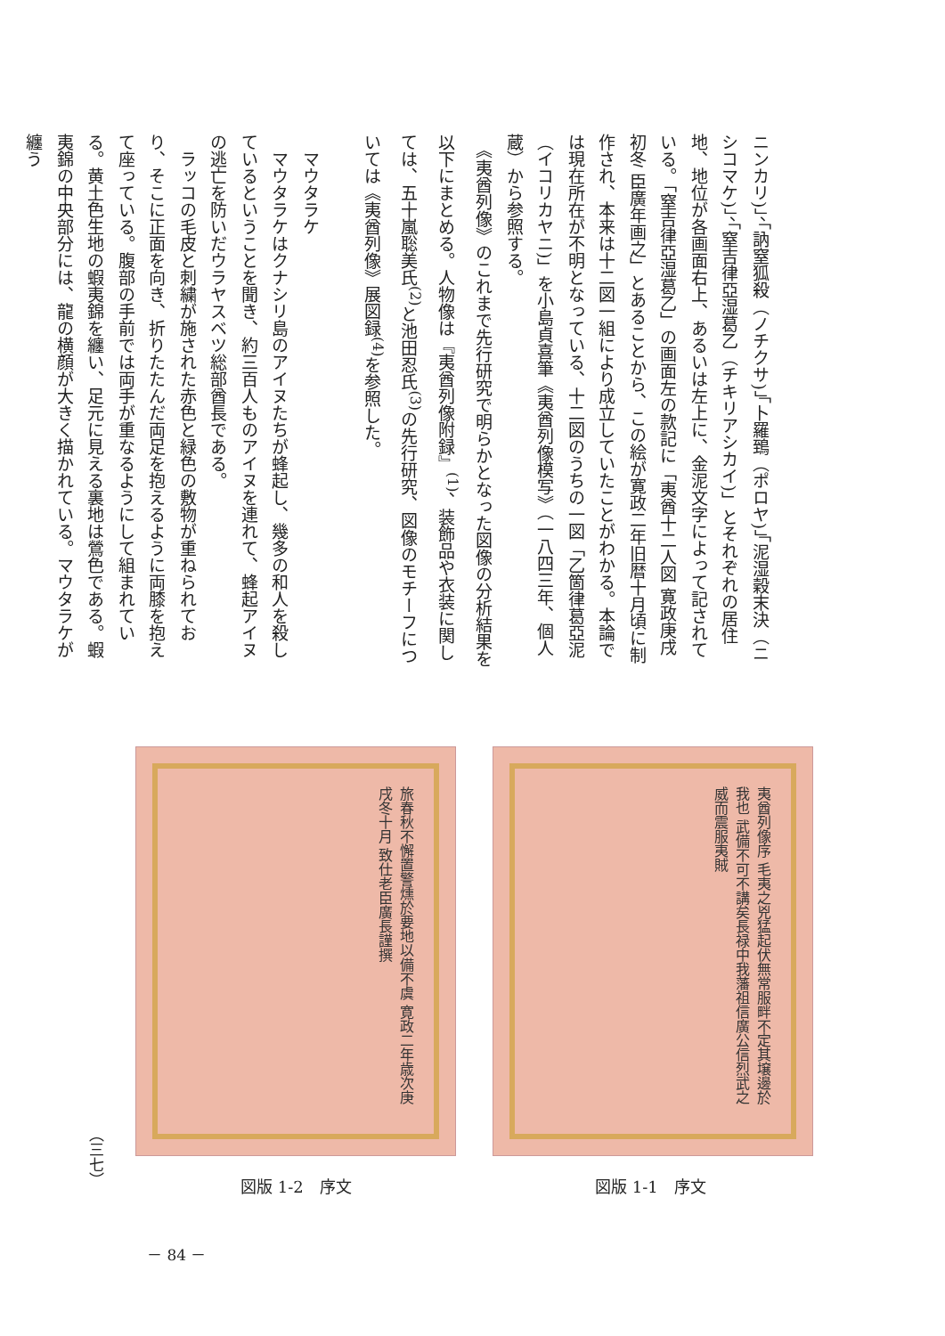ニンカリ)」、「訥窒狐殺（ノチクサ)」「卜羅鵄（ポロヤ)」「泥湿穀末決（ニシコマケ)」、「窒吉律亞湿葛乙（チキリアシカイ)」とそれぞれの居住地、地位が各画面右上、あるいは左上に、金泥文字によって記されている。「窒吉律亞湿葛乙」の画面左の款記に「夷酋十二人図 寛政庚戌初冬 臣廣年画之」とあることから、この絵が寛政二年旧暦十月頃に制作され、本来は十二図一組により成立していたことがわかる。本論では現在所在が不明となっている、十二図のうちの一図「乙箇律葛亞泥（イコリカヤニ)」を小島貞喜筆《夷酋列像模写》（一八四三年、個人蔵）から参照する。
　《夷酋列像》のこれまで先行研究で明らかとなった図像の分析結果を以下にまとめる。人物像は『夷酋列像附録』<sup>(1)</sup>、装飾品や衣装に関しては、五十嵐聡美氏<sup>(2)</sup>と池田忍氏<sup>(3)</sup>の先行研究、図像のモチーフについては《夷酋列像》展図録<sup>(4)</sup>を参照した。
　
　マウタラケ
　マウタラケはクナシリ島のアイヌたちが蜂起し、幾多の和人を殺しているということを聞き、約三百人ものアイヌを連れて、蜂起アイヌの逃亡を防いだウラヤスベツ総部酋長である。
　ラッコの毛皮と刺繍が施された赤色と緑色の敷物が重ねられており、そこに正面を向き、折りたたんだ両足を抱えるように両膝を抱えて座っている。腹部の手前では両手が重なるようにして組まれている。黄土色生地の蝦夷錦を纏い、足元に見える裏地は鶯色である。蝦夷錦の中央部分には、龍の横顔が大きく描かれている。マウタラケが纏う
夷酋列像序 毛夷之兇猛起伏無常服畔不定其壌邊於我也 武備不可不講矣長禄中我藩祖信廣公信烈武之威而震服夷賊
図版 1-1　序文
旅春秋不懈置警燻於要地以備不虞 寛政二年歳次庚戌冬十月 致仕老臣廣長謹撰
図版 1-2　序文
（三七）
－ 84 －